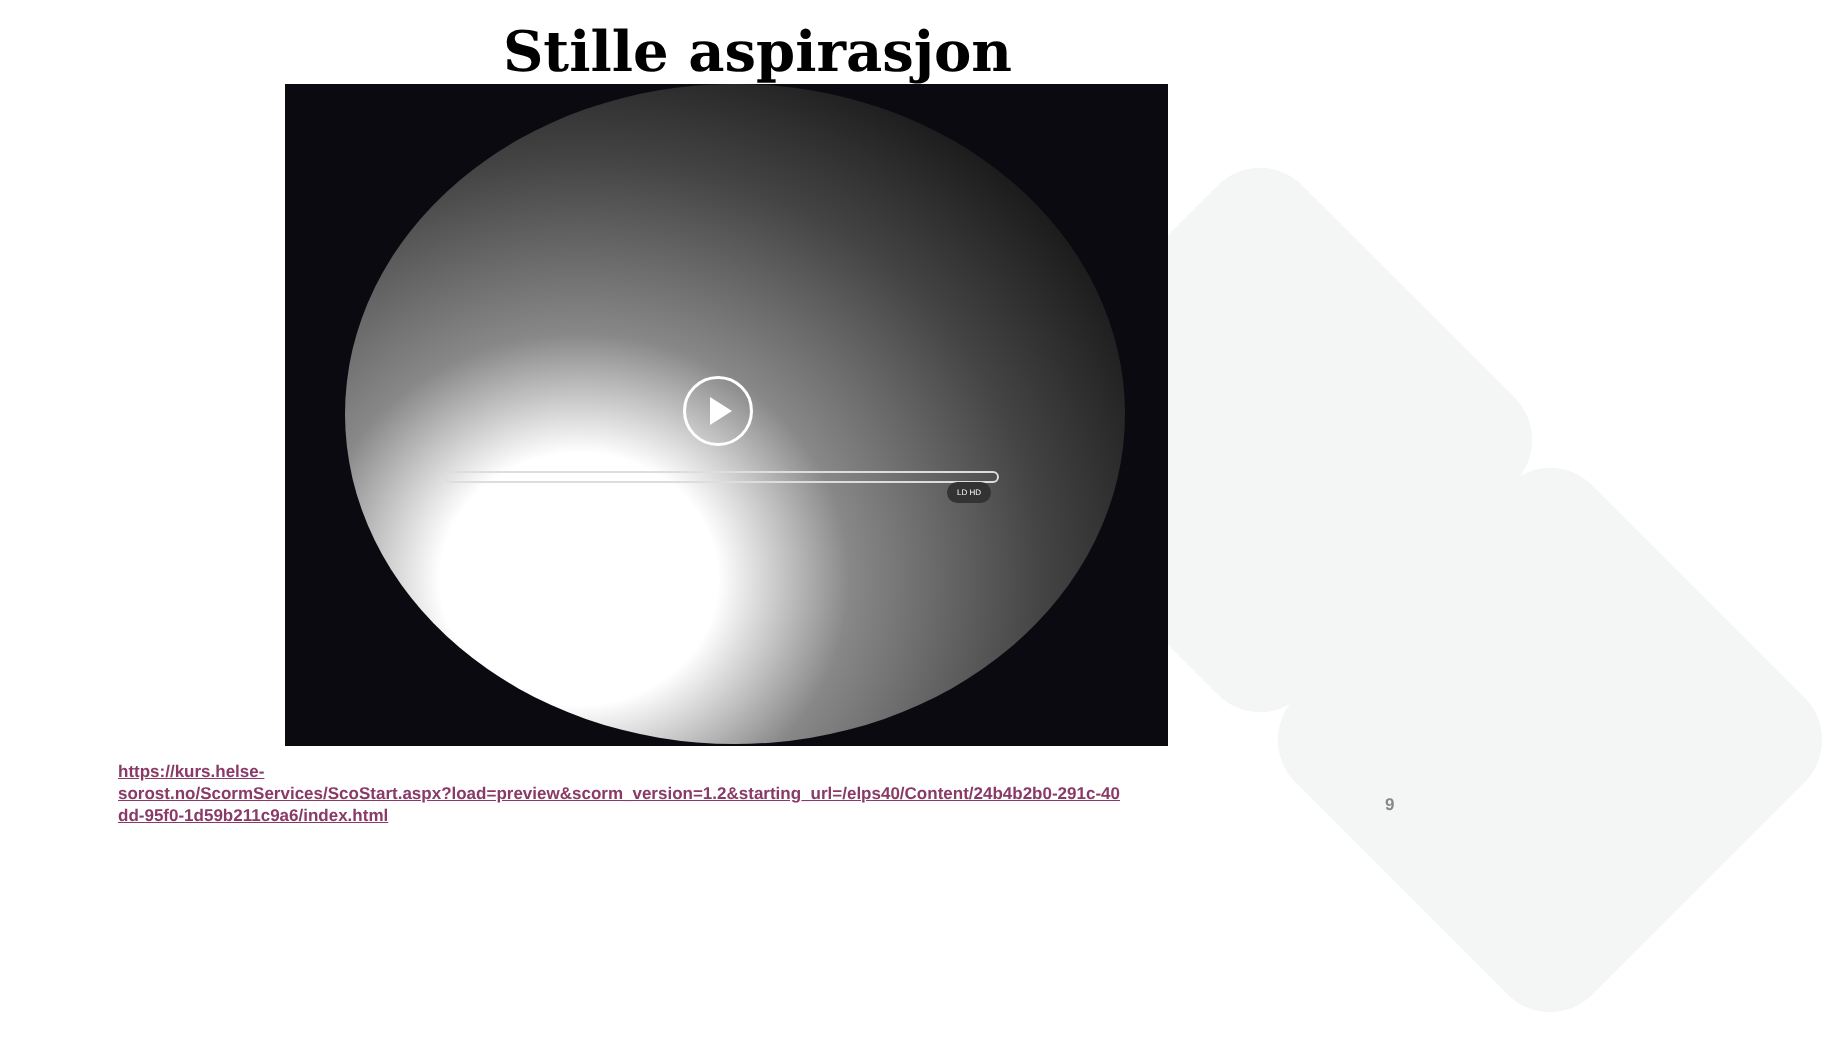Stille aspirasjon
LD HD
https://kurs.helse-
sorost.no/ScormServices/ScoStart.aspx?load=preview&scorm_version=1.2&starting_url=/elps40/Content/24b4b2b0-291c-40dd-95f0-1d59b211c9a6/index.html
9